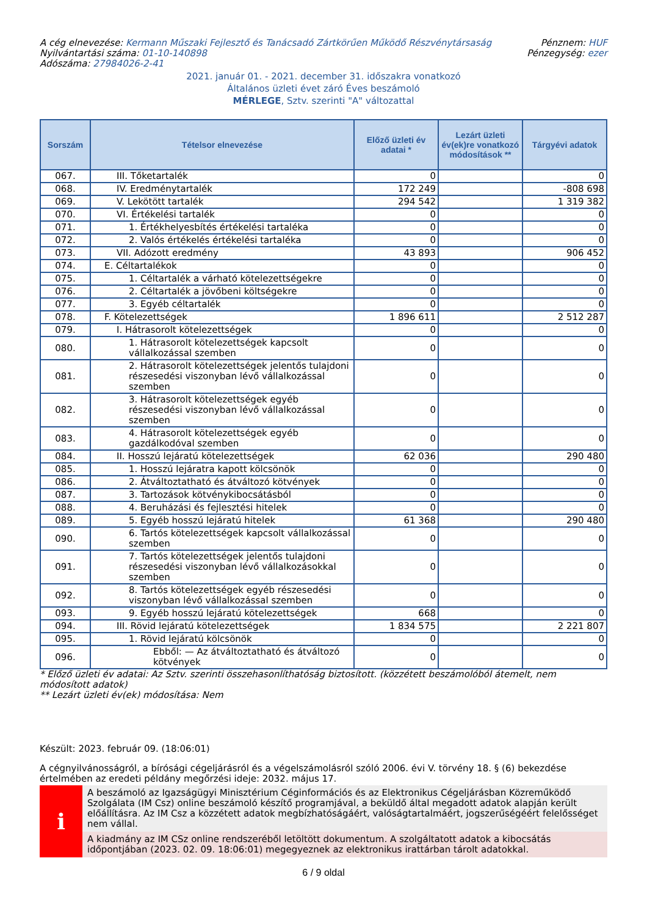A cég elnevezése: Kermann Műszaki Fejlesztő és Tanácsadó Zártkörűen Működő Részvénytársaság
Nyilvántartási száma: 01-10-140898
Adószáma: 27984026-2-41
Pénznem: HUF
Pénzegység: ezer
2021. január 01. - 2021. december 31. időszakra vonatkozó
Általános üzleti évet záró Éves beszámoló
MÉRLEGE, Sztv. szerinti "A" változattal
| Sorszám | Tételsor elnevezése | Előző üzleti év adatai * | Lezárt üzleti év(ek)re vonatkozó módosítások ** | Tárgyévi adatok |
| --- | --- | --- | --- | --- |
| 067. | III. Tőketartalék | 0 | | 0 |
| 068. | IV. Eredménytartalék | 172 249 | | -808 698 |
| 069. | V. Lekötött tartalék | 294 542 | | 1 319 382 |
| 070. | VI. Értékelési tartalék | 0 | | 0 |
| 071. | 1. Értékhelyesbítés értékelési tartaléka | 0 | | 0 |
| 072. | 2. Valós értékelés értékelési tartaléka | 0 | | 0 |
| 073. | VII. Adózott eredmény | 43 893 | | 906 452 |
| 074. | E. Céltartalékok | 0 | | 0 |
| 075. | 1. Céltartalék a várható kötelezettségekre | 0 | | 0 |
| 076. | 2. Céltartalék a jövőbeni költségekre | 0 | | 0 |
| 077. | 3. Egyéb céltartalék | 0 | | 0 |
| 078. | F. Kötelezettségek | 1 896 611 | | 2 512 287 |
| 079. | I. Hátrasorolt kötelezettségek | 0 | | 0 |
| 080. | 1. Hátrasorolt kötelezettségek kapcsolt vállalkozással szemben | 0 | | 0 |
| 081. | 2. Hátrasorolt kötelezettségek jelentős tulajdoni részesedési viszonyban lévő vállalkozással szemben | 0 | | 0 |
| 082. | 3. Hátrasorolt kötelezettségek egyéb részesedési viszonyban lévő vállalkozással szemben | 0 | | 0 |
| 083. | 4. Hátrasorolt kötelezettségek egyéb gazdálkodóval szemben | 0 | | 0 |
| 084. | II. Hosszú lejáratú kötelezettségek | 62 036 | | 290 480 |
| 085. | 1. Hosszú lejáratra kapott kölcsönök | 0 | | 0 |
| 086. | 2. Átváltoztatható és átváltozó kötvények | 0 | | 0 |
| 087. | 3. Tartozások kötvénykibocsátásból | 0 | | 0 |
| 088. | 4. Beruházási és fejlesztési hitelek | 0 | | 0 |
| 089. | 5. Egyéb hosszú lejáratú hitelek | 61 368 | | 290 480 |
| 090. | 6. Tartós kötelezettségek kapcsolt vállalkozással szemben | 0 | | 0 |
| 091. | 7. Tartós kötelezettségek jelentős tulajdoni részesedési viszonyban lévő vállalkozásokkal szemben | 0 | | 0 |
| 092. | 8. Tartós kötelezettségek egyéb részesedési viszonyban lévő vállalkozással szemben | 0 | | 0 |
| 093. | 9. Egyéb hosszú lejáratú kötelezettségek | 668 | | 0 |
| 094. | III. Rövid lejáratú kötelezettségek | 1 834 575 | | 2 221 807 |
| 095. | 1. Rövid lejáratú kölcsönök | 0 | | 0 |
| 096. | Ebből: — Az átváltoztatható és átváltozó kötvények | 0 | | 0 |
* Előző üzleti év adatai: Az Sztv. szerinti összehasonlíthatóság biztosított. (közzétett beszámolóból átemelt, nem módosított adatok)
** Lezárt üzleti év(ek) módosítása: Nem
Készült: 2023. február 09. (18:06:01)
A cégnyilvánosságról, a bírósági cégeljárásról és a végelszámolásról szóló 2006. évi V. törvény 18. § (6) bekezdése értelmében az eredeti példány megőrzési ideje: 2032. május 17.
i
A beszámoló az Igazságügyi Minisztérium Céginformációs és az Elektronikus Cégeljárásban Közreműködő Szolgálata (IM Csz) online beszámoló készítő programjával, a beküldő által megadott adatok alapján került előállításra. Az IM Csz a közzétett adatok megbízhatóságáért, valóságtartalmáért, jogszerűségéért felelősséget nem vállal.
A kiadmány az IM CSz online rendszeréből letöltött dokumentum. A szolgáltatott adatok a kibocsátás időpontjában (2023. 02. 09. 18:06:01) megegyeznek az elektronikus irattárban tárolt adatokkal.
6 / 9 oldal